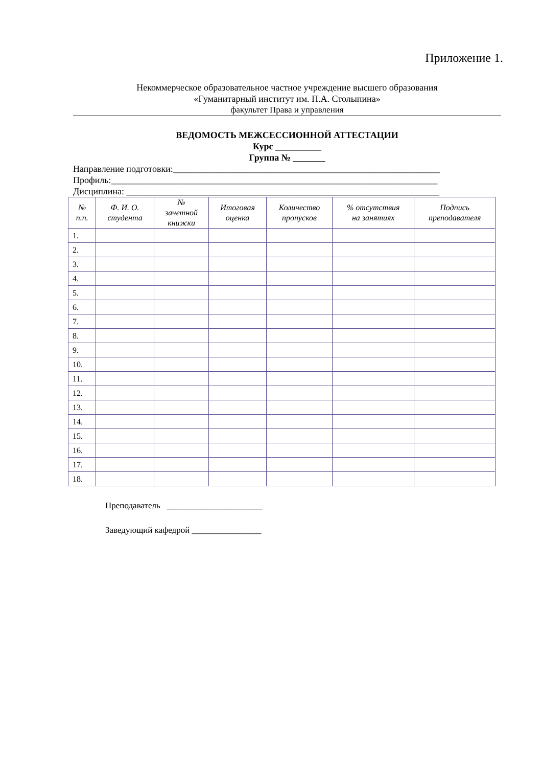Приложение 1.
Некоммерческое образовательное частное учреждение высшего образования
«Гуманитарный институт им. П.А. Столыпина»
факультет Права и управления
ВЕДОМОСТЬ МЕЖСЕССИОННОЙ АТТЕСТАЦИИ
Курс __________
Группа № _______
Направление подготовки:__________________________________________________________
Профиль:_______________________________________________________________________
Дисциплина: ____________________________________________________________________
| № п.п. | Ф. И. О. студента | № зачетной книжки | Итоговая оценка | Количество пропусков | % отсутствия на занятиях | Подпись преподавателя |
| --- | --- | --- | --- | --- | --- | --- |
| 1. | | | | | | |
| 2. | | | | | | |
| 3. | | | | | | |
| 4. | | | | | | |
| 5. | | | | | | |
| 6. | | | | | | |
| 7. | | | | | | |
| 8. | | | | | | |
| 9. | | | | | | |
| 10. | | | | | | |
| 11. | | | | | | |
| 12. | | | | | | |
| 13. | | | | | | |
| 14. | | | | | | |
| 15. | | | | | | |
| 16. | | | | | | |
| 17. | | | | | | |
| 18. | | | | | | |
Преподаватель ______________________
Заведующий кафедрой ________________